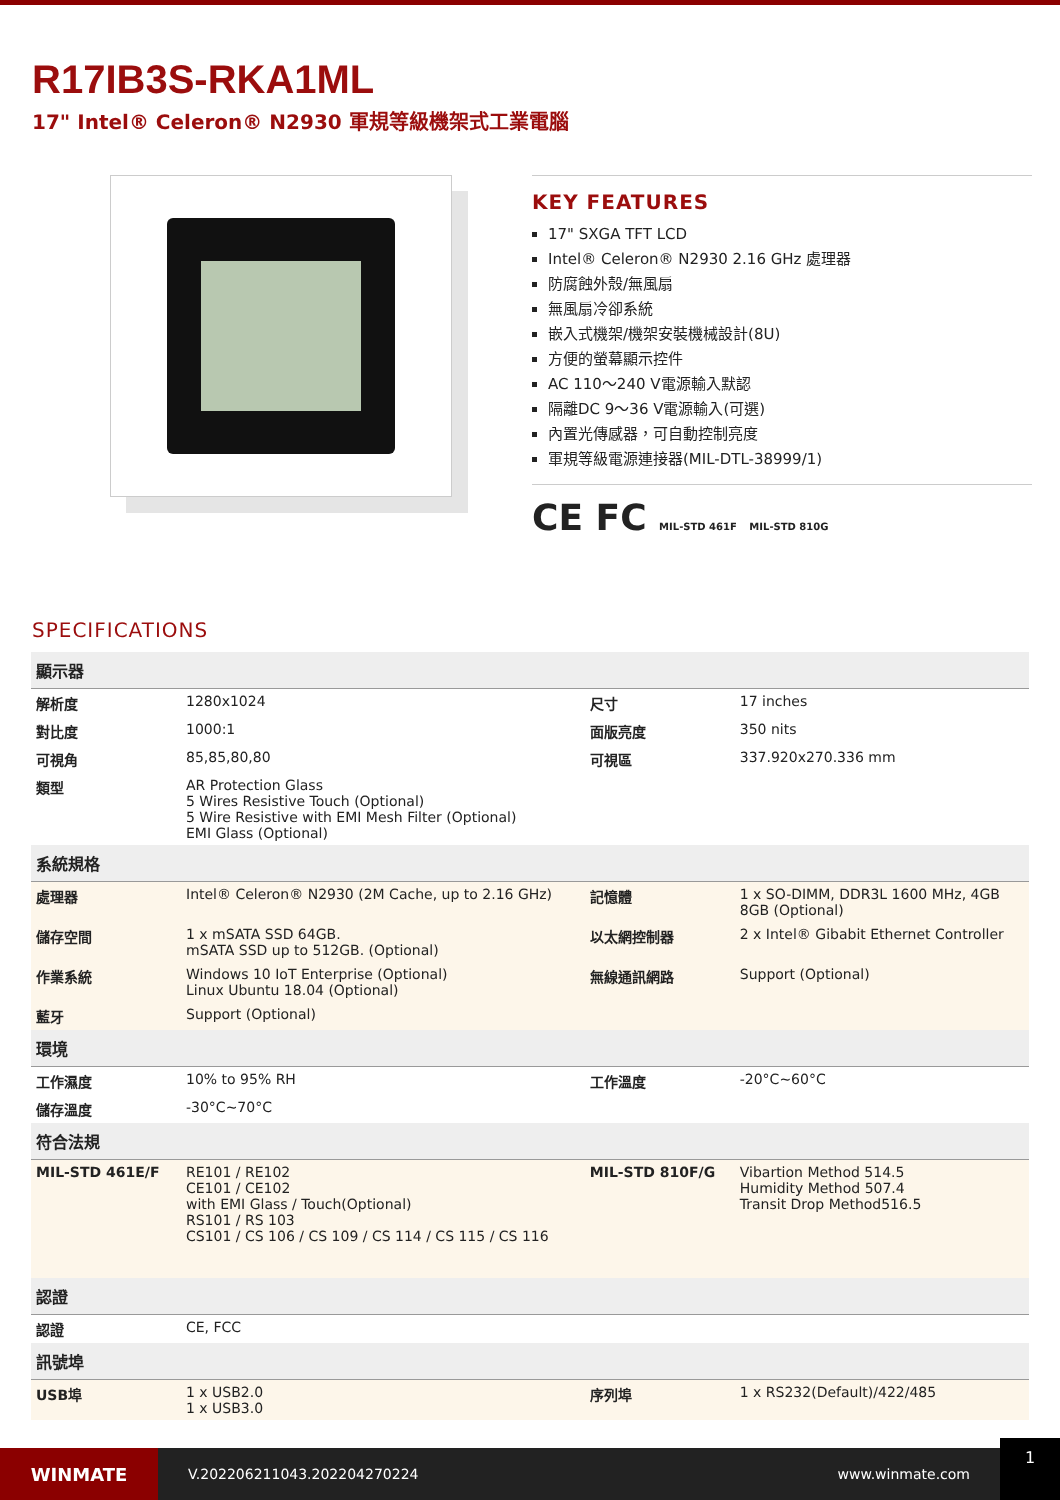R17IB3S-RKA1ML
17" Intel® Celeron® N2930 軍規等級機架式工業電腦
KEY FEATURES
17" SXGA TFT LCD
Intel® Celeron® N2930 2.16 GHz 處理器
防腐蝕外殼/無風扇
無風扇冷卻系統
嵌入式機架/機架安裝機械設計(8U)
方便的螢幕顯示控件
AC 110～240 V電源輸入默認
隔離DC 9～36 V電源輸入(可選)
內置光傳感器，可自動控制亮度
軍規等級電源連接器(MIL-DTL-38999/1)
CE FC MIL-STD 461F MIL-STD 810G
SPECIFICATIONS
| 顯示器 | | | |
| 解析度 | 1280x1024 | 尺寸 | 17 inches |
| 對比度 | 1000:1 | 面版亮度 | 350 nits |
| 可視角 | 85,85,80,80 | 可視區 | 337.920x270.336 mm |
| 類型 | AR Protection Glass 5 Wires Resistive Touch (Optional) 5 Wire Resistive with EMI Mesh Filter (Optional) EMI Glass (Optional) | | |
| 系統規格 | | | |
| 處理器 | Intel® Celeron® N2930 (2M Cache, up to 2.16 GHz) | 記憶體 | 1 x SO-DIMM, DDR3L 1600 MHz, 4GB 8GB (Optional) |
| 儲存空間 | 1 x mSATA SSD 64GB. mSATA SSD up to 512GB. (Optional) | 以太網控制器 | 2 x Intel® Gibabit Ethernet Controller |
| 作業系統 | Windows 10 IoT Enterprise (Optional) Linux Ubuntu 18.04 (Optional) | 無線通訊網路 | Support (Optional) |
| 藍牙 | Support (Optional) | | |
| 環境 | | | |
| 工作濕度 | 10% to 95% RH | 工作溫度 | -20°C~60°C |
| 儲存溫度 | -30°C~70°C | | |
| 符合法規 | | | |
| MIL-STD 461E/F | RE101 / RE102 CE101 / CE102 with EMI Glass / Touch(Optional) RS101 / RS 103 CS101 / CS 106 / CS 109 / CS 114 / CS 115 / CS 116 | MIL-STD 810F/G | Vibartion Method 514.5 Humidity Method 507.4 Transit Drop Method516.5 |
| 認證 | | | |
| 認證 | CE, FCC | | |
| 訊號埠 | | | |
| USB埠 | 1 x USB2.0 1 x USB3.0 | 序列埠 | 1 x RS232(Default)/422/485 |
WINMATE
V.202206211043.202204270224 www.winmate.com
1